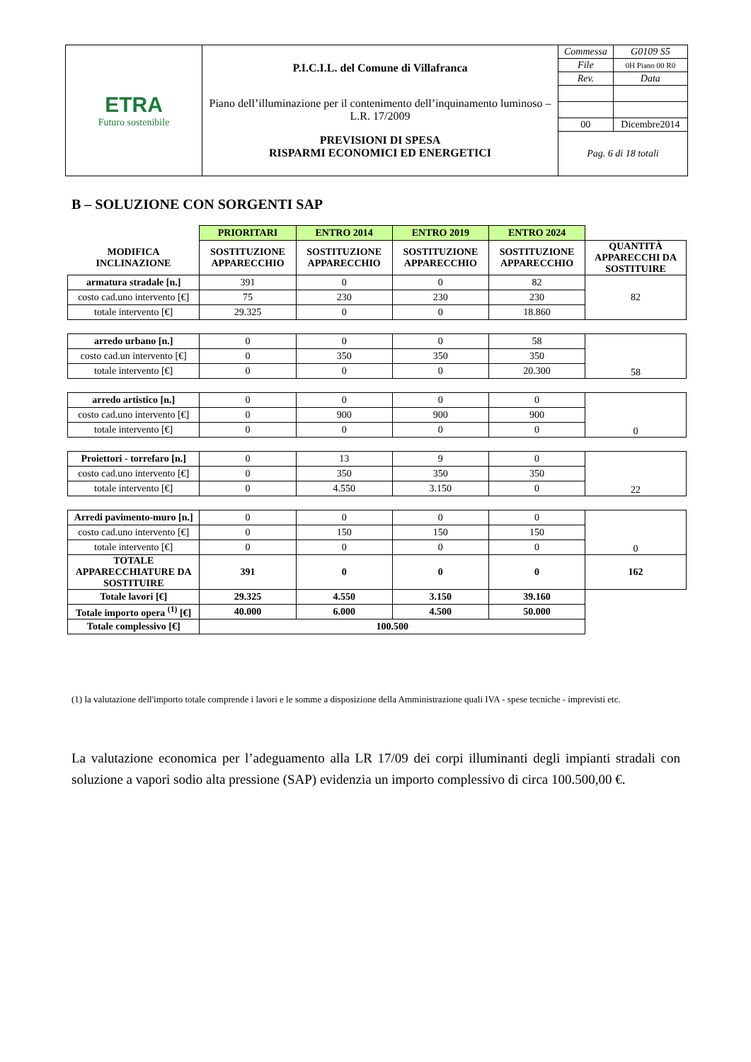| ETRA Futuro sostenibile | P.I.C.I.L. del Comune di Villafranca Piano dell’illuminazione per il contenimento dell’inquinamento luminoso – L.R. 17/2009 PREVISIONI DI SPESA RISPARMI ECONOMICI ED ENERGETICI | Commessa | G0109 S5 |
| | | File | 0H Piano 00 R0 |
| | | Rev. | Data |
| | | 00 | Dicembre2014 |
| | | Pag. 6 di 18 totali | |
B – SOLUZIONE CON SORGENTI SAP
| | PRIORITARI | ENTRO 2014 | ENTRO 2019 | ENTRO 2024 | |
| MODIFICA INCLINAZIONE | SOSTITUZIONE APPARECCHIO | SOSTITUZIONE APPARECCHIO | SOSTITUZIONE APPARECCHIO | SOSTITUZIONE APPARECCHIO | QUANTITÀ APPARECCHI DA SOSTITUIRE |
| armatura stradale [n.] | 391 | 0 | 0 | 82 | 82 |
| costo cad.uno intervento [€] | 75 | 230 | 230 | 230 | |
| totale intervento [€] | 29.325 | 0 | 0 | 18.860 | |
| arredo urbano [n.] | 0 | 0 | 0 | 58 | 58 |
| costo cad.un intervento [€] | 0 | 350 | 350 | 350 | |
| totale intervento [€] | 0 | 0 | 0 | 20.300 | |
| arredo artistico [n.] | 0 | 0 | 0 | 0 | 0 |
| costo cad.uno intervento [€] | 0 | 900 | 900 | 900 | |
| totale intervento [€] | 0 | 0 | 0 | 0 | |
| Proiettori - torrefaro [n.] | 0 | 13 | 9 | 0 | 22 |
| costo cad.uno intervento [€] | 0 | 350 | 350 | 350 | |
| totale intervento [€] | 0 | 4.550 | 3.150 | 0 | |
| Arredi pavimento-muro [n.] | 0 | 0 | 0 | 0 | 0 |
| costo cad.uno intervento [€] | 0 | 150 | 150 | 150 | |
| totale intervento [€] | 0 | 0 | 0 | 0 | |
| TOTALE APPARECCHIATURE DA SOSTITUIRE | 391 | 0 | 0 | 0 | 162 |
| Totale lavori [€] | 29.325 | 4.550 | 3.150 | 39.160 | |
| Totale importo opera <sup>(1)</sup> [€] | 40.000 | 6.000 | 4.500 | 50.000 | |
| Totale complessivo [€] | 100.500 | | | | |
(1) la valutazione dell'importo totale comprende i lavori e le somme a disposizione della Amministrazione quali IVA - spese tecniche - imprevisti etc.
La valutazione economica per l’adeguamento alla LR 17/09 dei corpi illuminanti degli impianti stradali con soluzione a vapori sodio alta pressione (SAP) evidenzia un importo complessivo di circa 100.500,00 €.